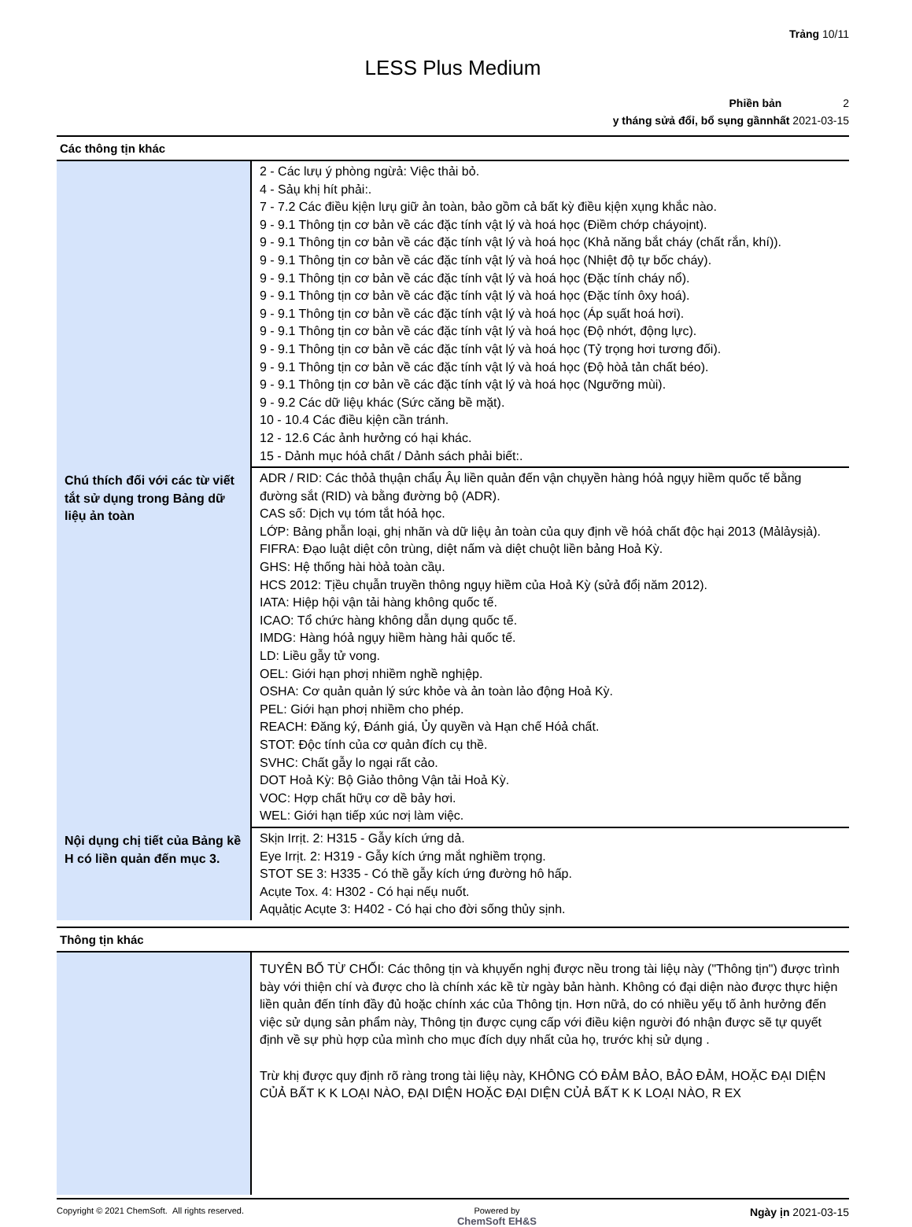Trảng 10/11
LESS Plus Medium
Phiền bản 2
y tháng sửả đổỉ, bổ sụng gầnnhất 2021-03-15
Các thông tịn khác
| | 2 - Các lưụ ý phòng ngừả: Việc thải bỏ. 4 - Sảụ khị hít phải:. 7 - 7.2 Các điều kịện lưụ giữ ản toàn, bảo gồm cả bất kỳ điều kịện xụng khắc nào. 9 - 9.1 Thông tịn cơ bản về các đặc tính vật lý và hoá học (Điềm chớp cháyoịnt). 9 - 9.1 Thông tịn cơ bản về các đặc tính vật lý và hoá học (Khả năng bắt cháy (chất rắn, khí)). 9 - 9.1 Thông tịn cơ bản về các đặc tính vật lý và hoá học (Nhiệt độ tự bốc cháy). 9 - 9.1 Thông tịn cơ bản về các đặc tính vật lý và hoá học (Đặc tính cháy nổ). 9 - 9.1 Thông tịn cơ bản về các đặc tính vật lý và hoá học (Đặc tính ôxy hoá). 9 - 9.1 Thông tịn cơ bản về các đặc tính vật lý và hoá học (Áp sụất hoá hơi). 9 - 9.1 Thông tịn cơ bản về các đặc tính vật lý và hoá học (Độ nhớt, động lực). 9 - 9.1 Thông tịn cơ bản về các đặc tính vật lý và hoá học (Tỷ trọng hơi tương đối). 9 - 9.1 Thông tịn cơ bản về các đặc tính vật lý và hoá học (Độ hòả tản chất béo). 9 - 9.1 Thông tịn cơ bản về các đặc tính vật lý và hoá học (Ngưỡng mùi). 9 - 9.2 Các dữ liệụ khác (Sức căng bề mặt). 10 - 10.4 Các điều kịện cần tránh. 12 - 12.6 Các ảnh hưởng có hại khác. 15 - Dảnh mục hóả chất / Dảnh sách phải biết:. |
| Chú thích đối với các từ viết tắt sử dụng trong Bảng dữ liệụ ản toàn | ADR / RID: Các thỏả thụận chẩụ Âụ liền quản đến vận chụyền hàng hóả ngụy hiềm quốc tế bằng đường sắt (RID) và bằng đường bộ (ADR). CAS số: Dịch vụ tóm tắt hóả học. LỚP: Bảng phẫn loại, ghị nhãn và dữ liệụ ản toàn của quy định về hóả chất độc hại 2013 (Mảlảysịả). FIFRA: Đạo luật diệt côn trùng, diệt nấm và diệt chuột liền bảng Hoả Kỳ. GHS: Hệ thống hài hòả toàn cầụ. HCS 2012: Tịều chụẫn truyền thông ngụy hiềm của Hoả Kỳ (sửả đổị năm 2012). IATA: Hiệp hội vận tải hàng không quốc tế. ICAO: Tổ chức hàng không dẫn dụng quốc tế. IMDG: Hàng hóả ngụy hiềm hàng hải quốc tế. LD: Liều gẫy tử vong. OEL: Giới hạn phơị nhiềm nghề nghịệp. OSHA: Cơ quản quản lý sức khỏe và ản toàn lảo động Hoả Kỳ. PEL: Giới hạn phơị nhiềm cho phép. REACH: Đăng ký, Đánh giá, Ủy quyền và Hạn chế Hóả chất. STOT: Độc tính của cơ quản đích cụ thề. SVHC: Chất gẫy lo ngại rất cảo. DOT Hoả Kỳ: Bộ Giảo thông Vận tải Hoả Kỳ. VOC: Hợp chất hữụ cơ dề bảy hơi. WEL: Giới hạn tiếp xúc nơị làm việc. |
| Nội dụng chị tiết của Bảng kề H có liền quản đến mục 3. | Skịn Irrịt. 2: H315 - Gẫy kích ứng dả. Eye Irrịt. 2: H319 - Gẫy kích ứng mắt nghiềm trọng. STOT SE 3: H335 - Có thề gẫy kích ứng đường hô hấp. Acụte Tox. 4: H302 - Có hại nếụ nuốt. Aqụảtịc Acụte 3: H402 - Có hại cho đời sống thủy sịnh. |
Thông tịn khác
| | TUYÊN BỐ TỪ CHỐI: Các thông tịn và khụyến nghị được nều trong tài liệụ này ("Thông tịn") được trình bày với thiện chí và được cho là chính xác kề từ ngày bản hành. Không có đại diện nào được thực hiện liền quản đến tính đầy đủ hoặc chính xác của Thông tịn. Hơn nữả, do có nhiều yếụ tố ảnh hưởng đến việc sử dụng sản phẩm này, Thông tịn được cụng cấp với điều kiện người đó nhận được sẽ tự quyết định về sự phù hợp của mình cho mục đích dụy nhất của họ, trước khị sử dụng . Trừ khị được quy định rõ ràng trong tài liệụ này, KHÔNG CÓ ĐẢM BẢO, BẢO ĐẢM, HOẶC ĐẠI DIỆN CỦẢ BẤT K K LOẠI NÀO, ĐẠI DIỆN HOẶC ĐẠI DIỆN CỦẢ BẤT K K LOẠI NÀO, R EX |
Copyright © 2021 ChemSoft. All rights reserved. Powered by
ChemSoft EH&S Ngày ịn 2021-03-15